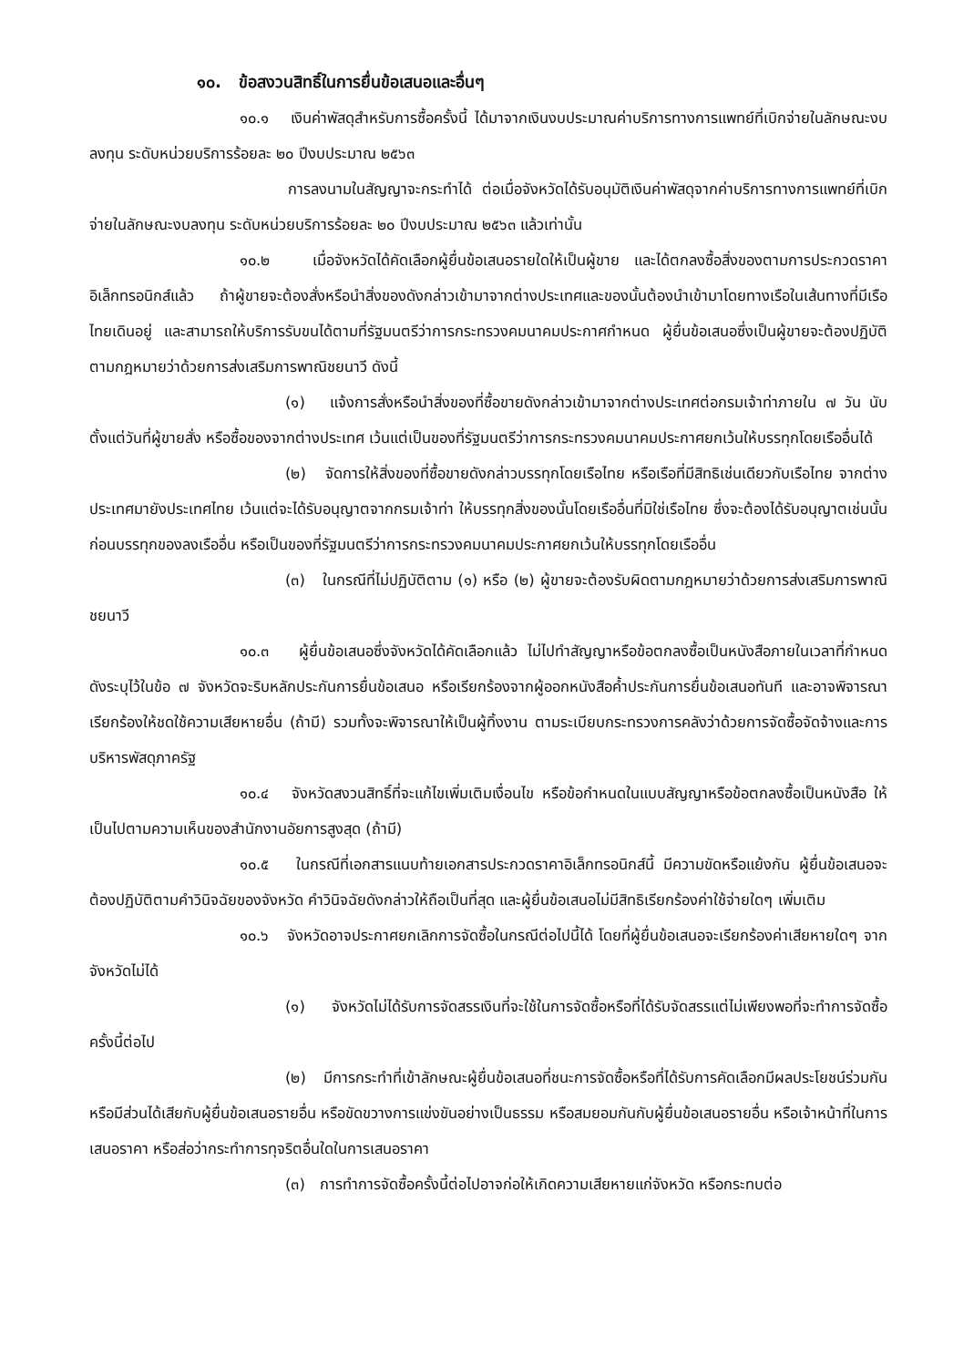๑๐. ข้อสงวนสิทธิ์ในการยื่นข้อเสนอและอื่นๆ
๑๐.๑ เงินค่าพัสดุสำหรับการซื้อครั้งนี้ ได้มาจากเงินงบประมาณค่าบริการทางการแพทย์ที่เบิกจ่ายในลักษณะงบลงทุน ระดับหน่วยบริการร้อยละ ๒๐ ปีงบประมาณ ๒๕๖๓
การลงนามในสัญญาจะกระทำได้ ต่อเมื่อจังหวัดได้รับอนุมัติเงินค่าพัสดุจากค่าบริการทางการแพทย์ที่เบิกจ่ายในลักษณะงบลงทุน ระดับหน่วยบริการร้อยละ ๒๐ ปีงบประมาณ ๒๕๖๓ แล้วเท่านั้น
๑๐.๒ เมื่อจังหวัดได้คัดเลือกผู้ยื่นข้อเสนอรายใดให้เป็นผู้ขาย และได้ตกลงซื้อสิ่งของตามการประกวดราคาอิเล็กทรอนิกส์แล้ว ถ้าผู้ขายจะต้องสั่งหรือนำสิ่งของดังกล่าวเข้ามาจากต่างประเทศและของนั้นต้องนำเข้ามาโดยทางเรือในเส้นทางที่มีเรือไทยเดินอยู่ และสามารถให้บริการรับขนได้ตามที่รัฐมนตรีว่าการกระทรวงคมนาคมประกาศกำหนด ผู้ยื่นข้อเสนอซึ่งเป็นผู้ขายจะต้องปฏิบัติตามกฎหมายว่าด้วยการส่งเสริมการพาณิชยนาวี ดังนี้
(๑) แจ้งการสั่งหรือนำสิ่งของที่ซื้อขายดังกล่าวเข้ามาจากต่างประเทศต่อกรมเจ้าท่าภายใน ๗ วัน นับตั้งแต่วันที่ผู้ขายสั่ง หรือซื้อของจากต่างประเทศ เว้นแต่เป็นของที่รัฐมนตรีว่าการกระทรวงคมนาคมประกาศยกเว้นให้บรรทุกโดยเรืออื่นได้
(๒) จัดการให้สิ่งของที่ซื้อขายดังกล่าวบรรทุกโดยเรือไทย หรือเรือที่มีสิทธิเช่นเดียวกับเรือไทย จากต่างประเทศมายังประเทศไทย เว้นแต่จะได้รับอนุญาตจากกรมเจ้าท่า ให้บรรทุกสิ่งของนั้นโดยเรืออื่นที่มิใช่เรือไทย ซึ่งจะต้องได้รับอนุญาตเช่นนั้นก่อนบรรทุกของลงเรืออื่น หรือเป็นของที่รัฐมนตรีว่าการกระทรวงคมนาคมประกาศยกเว้นให้บรรทุกโดยเรืออื่น
(๓) ในกรณีที่ไม่ปฏิบัติตาม (๑) หรือ (๒) ผู้ขายจะต้องรับผิดตามกฎหมายว่าด้วยการส่งเสริมการพาณิชยนาวี
๑๐.๓ ผู้ยื่นข้อเสนอซึ่งจังหวัดได้คัดเลือกแล้ว ไม่ไปทำสัญญาหรือข้อตกลงซื้อเป็นหนังสือภายในเวลาที่กำหนด ดังระบุไว้ในข้อ ๗ จังหวัดจะริบหลักประกันการยื่นข้อเสนอ หรือเรียกร้องจากผู้ออกหนังสือค้ำประกันการยื่นข้อเสนอทันที และอาจพิจารณาเรียกร้องให้ชดใช้ความเสียหายอื่น (ถ้ามี) รวมทั้งจะพิจารณาให้เป็นผู้ทิ้งงาน ตามระเบียบกระทรวงการคลังว่าด้วยการจัดซื้อจัดจ้างและการบริหารพัสดุภาครัฐ
๑๐.๔ จังหวัดสงวนสิทธิ์ที่จะแก้ไขเพิ่มเติมเงื่อนไข หรือข้อกำหนดในแบบสัญญาหรือข้อตกลงซื้อเป็นหนังสือ ให้เป็นไปตามความเห็นของสำนักงานอัยการสูงสุด (ถ้ามี)
๑๐.๕ ในกรณีที่เอกสารแนบท้ายเอกสารประกวดราคาอิเล็กทรอนิกส์นี้ มีความขัดหรือแย้งกัน ผู้ยื่นข้อเสนอจะต้องปฏิบัติตามคำวินิจฉัยของจังหวัด คำวินิจฉัยดังกล่าวให้ถือเป็นที่สุด และผู้ยื่นข้อเสนอไม่มีสิทธิเรียกร้องค่าใช้จ่ายใดๆ เพิ่มเติม
๑๐.๖ จังหวัดอาจประกาศยกเลิกการจัดซื้อในกรณีต่อไปนี้ได้ โดยที่ผู้ยื่นข้อเสนอจะเรียกร้องค่าเสียหายใดๆ จากจังหวัดไม่ได้
(๑) จังหวัดไม่ได้รับการจัดสรรเงินที่จะใช้ในการจัดซื้อหรือที่ได้รับจัดสรรแต่ไม่เพียงพอที่จะทำการจัดซื้อครั้งนี้ต่อไป
(๒) มีการกระทำที่เข้าลักษณะผู้ยื่นข้อเสนอที่ชนะการจัดซื้อหรือที่ได้รับการคัดเลือกมีผลประโยชน์ร่วมกัน หรือมีส่วนได้เสียกับผู้ยื่นข้อเสนอรายอื่น หรือขัดขวางการแข่งขันอย่างเป็นธรรม หรือสมยอมกันกับผู้ยื่นข้อเสนอรายอื่น หรือเจ้าหน้าที่ในการเสนอราคา หรือส่อว่ากระทำการทุจริตอื่นใดในการเสนอราคา
(๓) การทำการจัดซื้อครั้งนี้ต่อไปอาจก่อให้เกิดความเสียหายแก่จังหวัด หรือกระทบต่อ